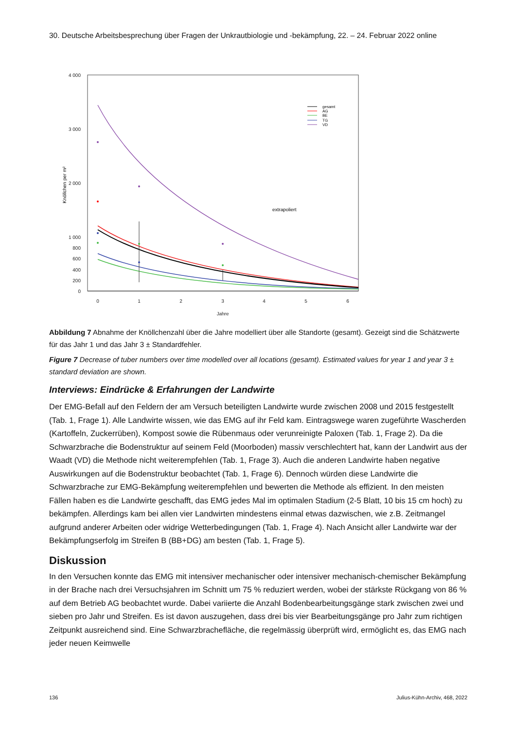30. Deutsche Arbeitsbesprechung über Fragen der Unkrautbiologie und -bekämpfung, 22. – 24. Februar 2022 online
4 000
3 000
2 000
1 000
800
600
400
200
0
0
1
2
3
4
5
6
Jahre
Knöllchen per m²
extrapoliert
gesamt
AG
BE
TG
VD
Abbildung 7 Abnahme der Knöllchenzahl über die Jahre modelliert über alle Standorte (gesamt). Gezeigt sind die Schätzwerte für das Jahr 1 und das Jahr 3 ± Standardfehler.
Figure 7 Decrease of tuber numbers over time modelled over all locations (gesamt). Estimated values for year 1 and year 3 ± standard deviation are shown.
Interviews: Eindrücke & Erfahrungen der Landwirte
Der EMG-Befall auf den Feldern der am Versuch beteiligten Landwirte wurde zwischen 2008 und 2015 festgestellt (Tab. 1, Frage 1). Alle Landwirte wissen, wie das EMG auf ihr Feld kam. Eintragswege waren zugeführte Wascherden (Kartoffeln, Zuckerrüben), Kompost sowie die Rübenmaus oder verunreinigte Paloxen (Tab. 1, Frage 2). Da die Schwarzbrache die Bodenstruktur auf seinem Feld (Moorboden) massiv verschlechtert hat, kann der Landwirt aus der Waadt (VD) die Methode nicht weiterempfehlen (Tab. 1, Frage 3). Auch die anderen Landwirte haben negative Auswirkungen auf die Bodenstruktur beobachtet (Tab. 1, Frage 6). Dennoch würden diese Landwirte die Schwarzbrache zur EMG-Bekämpfung weiterempfehlen und bewerten die Methode als effizient. In den meisten Fällen haben es die Landwirte geschafft, das EMG jedes Mal im optimalen Stadium (2-5 Blatt, 10 bis 15 cm hoch) zu bekämpfen. Allerdings kam bei allen vier Landwirten mindestens einmal etwas dazwischen, wie z.B. Zeitmangel aufgrund anderer Arbeiten oder widrige Wetterbedingungen (Tab. 1, Frage 4). Nach Ansicht aller Landwirte war der Bekämpfungserfolg im Streifen B (BB+DG) am besten (Tab. 1, Frage 5).
Diskussion
In den Versuchen konnte das EMG mit intensiver mechanischer oder intensiver mechanisch-chemischer Bekämpfung in der Brache nach drei Versuchsjahren im Schnitt um 75 % reduziert werden, wobei der stärkste Rückgang von 86 % auf dem Betrieb AG beobachtet wurde. Dabei variierte die Anzahl Bodenbearbeitungsgänge stark zwischen zwei und sieben pro Jahr und Streifen. Es ist davon auszugehen, dass drei bis vier Bearbeitungsgänge pro Jahr zum richtigen Zeitpunkt ausreichend sind. Eine Schwarzbrachefläche, die regelmässig überprüft wird, ermöglicht es, das EMG nach jeder neuen Keimwelle
136 Julius-Kühn-Archiv, 468, 2022